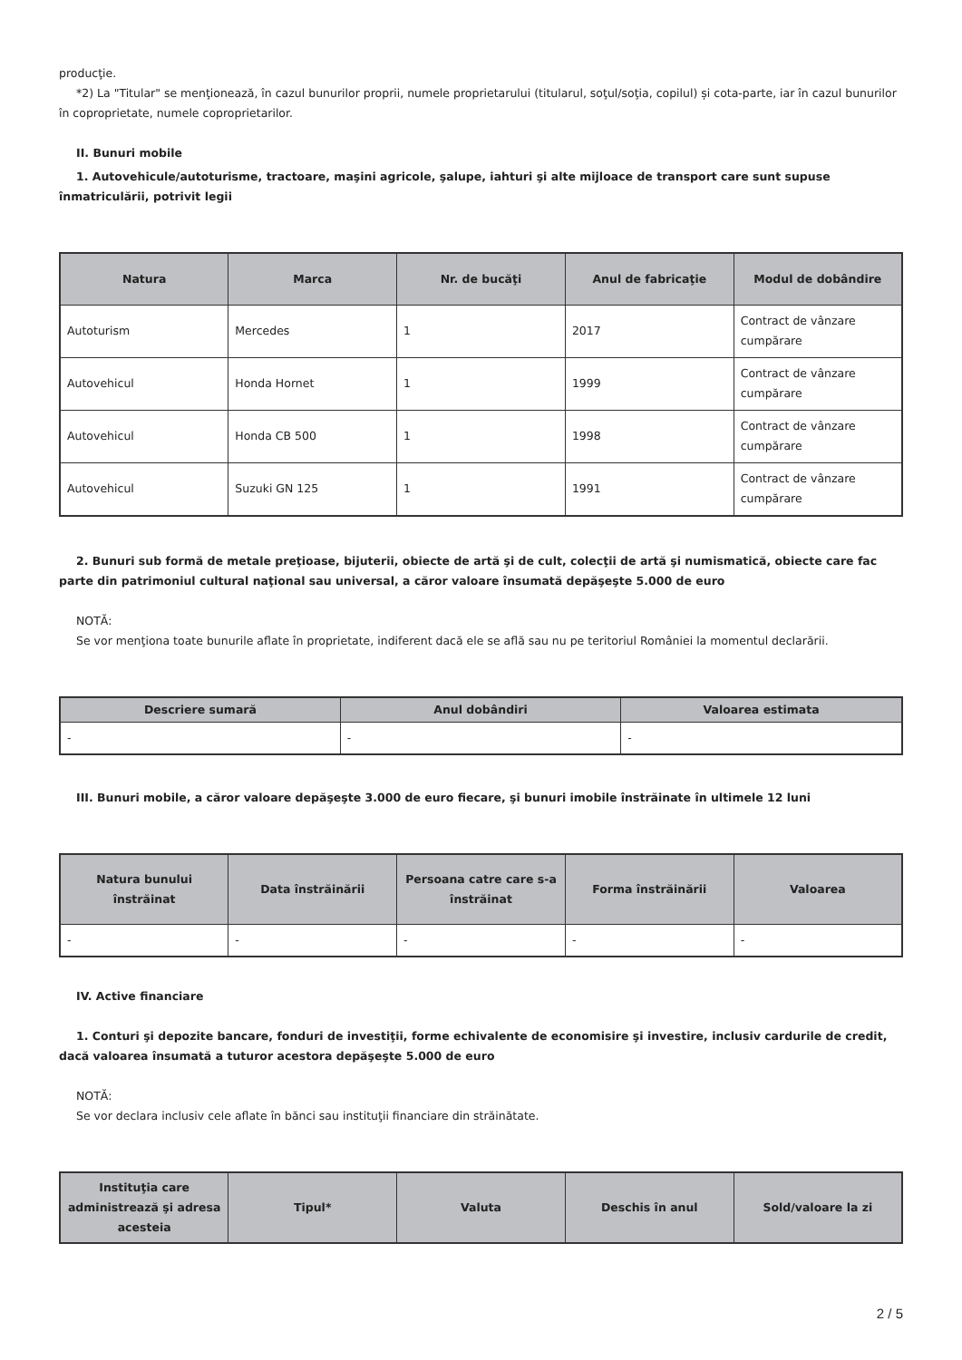producţie.
*2) La "Titular" se menţionează, în cazul bunurilor proprii, numele proprietarului (titularul, soţul/soţia, copilul) și cota-parte, iar în cazul bunurilor în coproprietate, numele coproprietarilor.
II. Bunuri mobile
1. Autovehicule/autoturisme, tractoare, maşini agricole, şalupe, iahturi şi alte mijloace de transport care sunt supuse înmatriculării, potrivit legii
| Natura | Marca | Nr. de bucăţi | Anul de fabricaţie | Modul de dobândire |
| --- | --- | --- | --- | --- |
| Autoturism | Mercedes | 1 | 2017 | Contract de vânzare cumpărare |
| Autovehicul | Honda Hornet | 1 | 1999 | Contract de vânzare cumpărare |
| Autovehicul | Honda CB 500 | 1 | 1998 | Contract de vânzare cumpărare |
| Autovehicul | Suzuki GN 125 | 1 | 1991 | Contract de vânzare cumpărare |
2. Bunuri sub formă de metale preţioase, bijuterii, obiecte de artă şi de cult, colecţii de artă şi numismatică, obiecte care fac parte din patrimoniul cultural naţional sau universal, a căror valoare însumată depăşeşte 5.000 de euro
NOTĂ:
Se vor menţiona toate bunurile aflate în proprietate, indiferent dacă ele se află sau nu pe teritoriul României la momentul declarării.
| Descriere sumară | Anul dobândiri | Valoarea estimata |
| --- | --- | --- |
| - | - | - |
III. Bunuri mobile, a căror valoare depăşeşte 3.000 de euro fiecare, şi bunuri imobile înstrăinate în ultimele 12 luni
| Natura bunului înstrăinat | Data înstrăinării | Persoana catre care s-a înstrăinat | Forma înstrăinării | Valoarea |
| --- | --- | --- | --- | --- |
| - | - | - | - | - |
IV. Active financiare
1. Conturi şi depozite bancare, fonduri de investiţii, forme echivalente de economisire şi investire, inclusiv cardurile de credit, dacă valoarea însumată a tuturor acestora depăşeşte 5.000 de euro
NOTĂ:
Se vor declara inclusiv cele aflate în bănci sau instituţii financiare din străinătate.
| Instituţia care administrează şi adresa acesteia | Tipul* | Valuta | Deschis în anul | Sold/valoare la zi |
| --- | --- | --- | --- | --- |
2 / 5